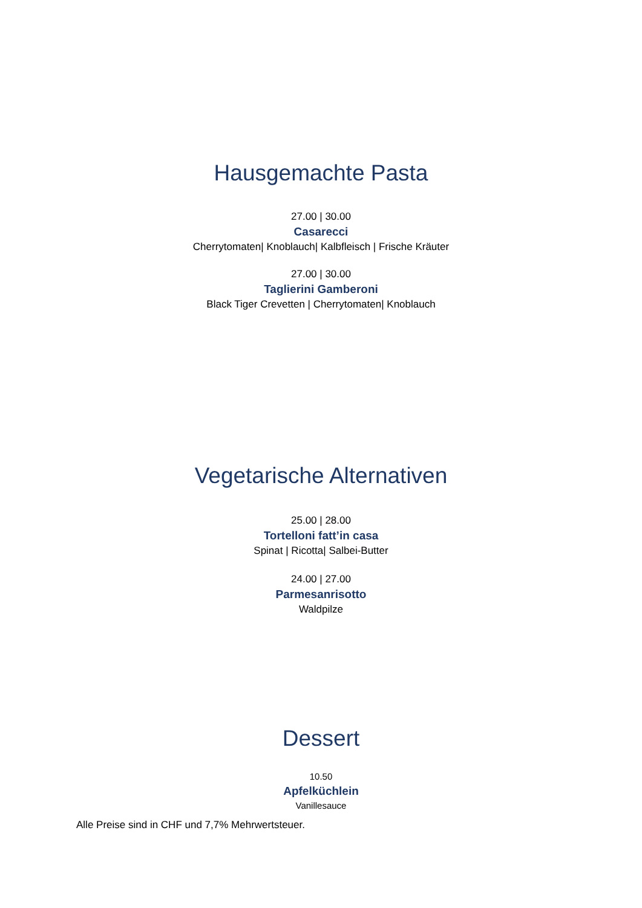Hausgemachte Pasta
27.00 | 30.00
Casarecci
Cherrytomaten| Knoblauch| Kalbfleisch | Frische Kräuter
27.00 | 30.00
Taglierini Gamberoni
Black Tiger Crevetten | Cherrytomaten| Knoblauch
Vegetarische Alternativen
25.00 | 28.00
Tortelloni fatt’in casa
Spinat | Ricotta| Salbei-Butter
24.00 | 27.00
Parmesanrisotto
Waldpilze
Dessert
10.50
Apfelküchlein
Vanillesauce
Alle Preise sind in CHF und 7,7% Mehrwertsteuer.